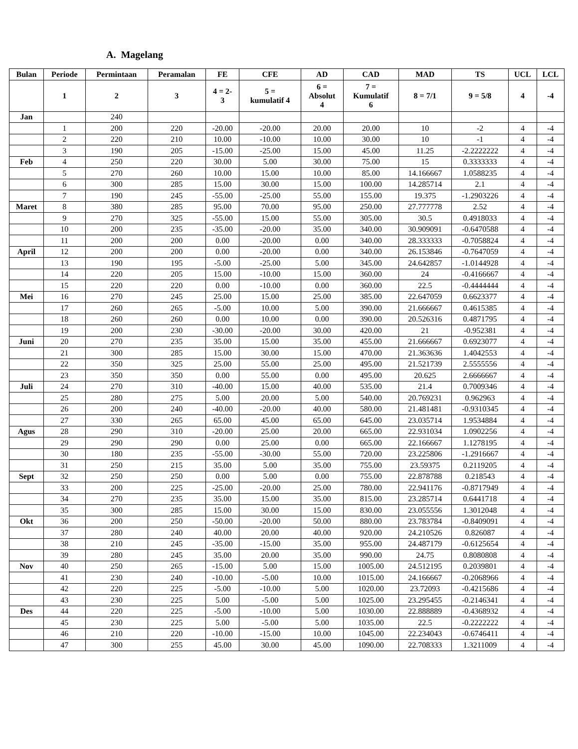A. Magelang
| Bulan | Periode | Permintaan | Peramalan | FE | CFE | AD | CAD | MAD | TS | UCL | LCL |
| --- | --- | --- | --- | --- | --- | --- | --- | --- | --- | --- | --- |
| | 1 | 2 | 3 | 4 = 2- 3 | 5 = kumulatif 4 | 6 = Absolut 4 | 7 = Kumulatif 6 | 8 = 7/1 | 9 = 5/8 | 4 | -4 |
| Jan | | 240 | | | | | | | | | |
| | 1 | 200 | 220 | -20.00 | -20.00 | 20.00 | 20.00 | 10 | -2 | 4 | -4 |
| | 2 | 220 | 210 | 10.00 | -10.00 | 10.00 | 30.00 | 10 | -1 | 4 | -4 |
| | 3 | 190 | 205 | -15.00 | -25.00 | 15.00 | 45.00 | 11.25 | -2.2222222 | 4 | -4 |
| Feb | 4 | 250 | 220 | 30.00 | 5.00 | 30.00 | 75.00 | 15 | 0.3333333 | 4 | -4 |
| | 5 | 270 | 260 | 10.00 | 15.00 | 10.00 | 85.00 | 14.166667 | 1.0588235 | 4 | -4 |
| | 6 | 300 | 285 | 15.00 | 30.00 | 15.00 | 100.00 | 14.285714 | 2.1 | 4 | -4 |
| | 7 | 190 | 245 | -55.00 | -25.00 | 55.00 | 155.00 | 19.375 | -1.2903226 | 4 | -4 |
| Maret | 8 | 380 | 285 | 95.00 | 70.00 | 95.00 | 250.00 | 27.777778 | 2.52 | 4 | -4 |
| | 9 | 270 | 325 | -55.00 | 15.00 | 55.00 | 305.00 | 30.5 | 0.4918033 | 4 | -4 |
| | 10 | 200 | 235 | -35.00 | -20.00 | 35.00 | 340.00 | 30.909091 | -0.6470588 | 4 | -4 |
| | 11 | 200 | 200 | 0.00 | -20.00 | 0.00 | 340.00 | 28.333333 | -0.7058824 | 4 | -4 |
| April | 12 | 200 | 200 | 0.00 | -20.00 | 0.00 | 340.00 | 26.153846 | -0.7647059 | 4 | -4 |
| | 13 | 190 | 195 | -5.00 | -25.00 | 5.00 | 345.00 | 24.642857 | -1.0144928 | 4 | -4 |
| | 14 | 220 | 205 | 15.00 | -10.00 | 15.00 | 360.00 | 24 | -0.4166667 | 4 | -4 |
| | 15 | 220 | 220 | 0.00 | -10.00 | 0.00 | 360.00 | 22.5 | -0.4444444 | 4 | -4 |
| Mei | 16 | 270 | 245 | 25.00 | 15.00 | 25.00 | 385.00 | 22.647059 | 0.6623377 | 4 | -4 |
| | 17 | 260 | 265 | -5.00 | 10.00 | 5.00 | 390.00 | 21.666667 | 0.4615385 | 4 | -4 |
| | 18 | 260 | 260 | 0.00 | 10.00 | 0.00 | 390.00 | 20.526316 | 0.4871795 | 4 | -4 |
| | 19 | 200 | 230 | -30.00 | -20.00 | 30.00 | 420.00 | 21 | -0.952381 | 4 | -4 |
| Juni | 20 | 270 | 235 | 35.00 | 15.00 | 35.00 | 455.00 | 21.666667 | 0.6923077 | 4 | -4 |
| | 21 | 300 | 285 | 15.00 | 30.00 | 15.00 | 470.00 | 21.363636 | 1.4042553 | 4 | -4 |
| | 22 | 350 | 325 | 25.00 | 55.00 | 25.00 | 495.00 | 21.521739 | 2.5555556 | 4 | -4 |
| | 23 | 350 | 350 | 0.00 | 55.00 | 0.00 | 495.00 | 20.625 | 2.6666667 | 4 | -4 |
| Juli | 24 | 270 | 310 | -40.00 | 15.00 | 40.00 | 535.00 | 21.4 | 0.7009346 | 4 | -4 |
| | 25 | 280 | 275 | 5.00 | 20.00 | 5.00 | 540.00 | 20.769231 | 0.962963 | 4 | -4 |
| | 26 | 200 | 240 | -40.00 | -20.00 | 40.00 | 580.00 | 21.481481 | -0.9310345 | 4 | -4 |
| | 27 | 330 | 265 | 65.00 | 45.00 | 65.00 | 645.00 | 23.035714 | 1.9534884 | 4 | -4 |
| Agus | 28 | 290 | 310 | -20.00 | 25.00 | 20.00 | 665.00 | 22.931034 | 1.0902256 | 4 | -4 |
| | 29 | 290 | 290 | 0.00 | 25.00 | 0.00 | 665.00 | 22.166667 | 1.1278195 | 4 | -4 |
| | 30 | 180 | 235 | -55.00 | -30.00 | 55.00 | 720.00 | 23.225806 | -1.2916667 | 4 | -4 |
| | 31 | 250 | 215 | 35.00 | 5.00 | 35.00 | 755.00 | 23.59375 | 0.2119205 | 4 | -4 |
| Sept | 32 | 250 | 250 | 0.00 | 5.00 | 0.00 | 755.00 | 22.878788 | 0.218543 | 4 | -4 |
| | 33 | 200 | 225 | -25.00 | -20.00 | 25.00 | 780.00 | 22.941176 | -0.8717949 | 4 | -4 |
| | 34 | 270 | 235 | 35.00 | 15.00 | 35.00 | 815.00 | 23.285714 | 0.6441718 | 4 | -4 |
| | 35 | 300 | 285 | 15.00 | 30.00 | 15.00 | 830.00 | 23.055556 | 1.3012048 | 4 | -4 |
| Okt | 36 | 200 | 250 | -50.00 | -20.00 | 50.00 | 880.00 | 23.783784 | -0.8409091 | 4 | -4 |
| | 37 | 280 | 240 | 40.00 | 20.00 | 40.00 | 920.00 | 24.210526 | 0.826087 | 4 | -4 |
| | 38 | 210 | 245 | -35.00 | -15.00 | 35.00 | 955.00 | 24.487179 | -0.6125654 | 4 | -4 |
| | 39 | 280 | 245 | 35.00 | 20.00 | 35.00 | 990.00 | 24.75 | 0.8080808 | 4 | -4 |
| Nov | 40 | 250 | 265 | -15.00 | 5.00 | 15.00 | 1005.00 | 24.512195 | 0.2039801 | 4 | -4 |
| | 41 | 230 | 240 | -10.00 | -5.00 | 10.00 | 1015.00 | 24.166667 | -0.2068966 | 4 | -4 |
| | 42 | 220 | 225 | -5.00 | -10.00 | 5.00 | 1020.00 | 23.72093 | -0.4215686 | 4 | -4 |
| | 43 | 230 | 225 | 5.00 | -5.00 | 5.00 | 1025.00 | 23.295455 | -0.2146341 | 4 | -4 |
| Des | 44 | 220 | 225 | -5.00 | -10.00 | 5.00 | 1030.00 | 22.888889 | -0.4368932 | 4 | -4 |
| | 45 | 230 | 225 | 5.00 | -5.00 | 5.00 | 1035.00 | 22.5 | -0.2222222 | 4 | -4 |
| | 46 | 210 | 220 | -10.00 | -15.00 | 10.00 | 1045.00 | 22.234043 | -0.6746411 | 4 | -4 |
| | 47 | 300 | 255 | 45.00 | 30.00 | 45.00 | 1090.00 | 22.708333 | 1.3211009 | 4 | -4 |